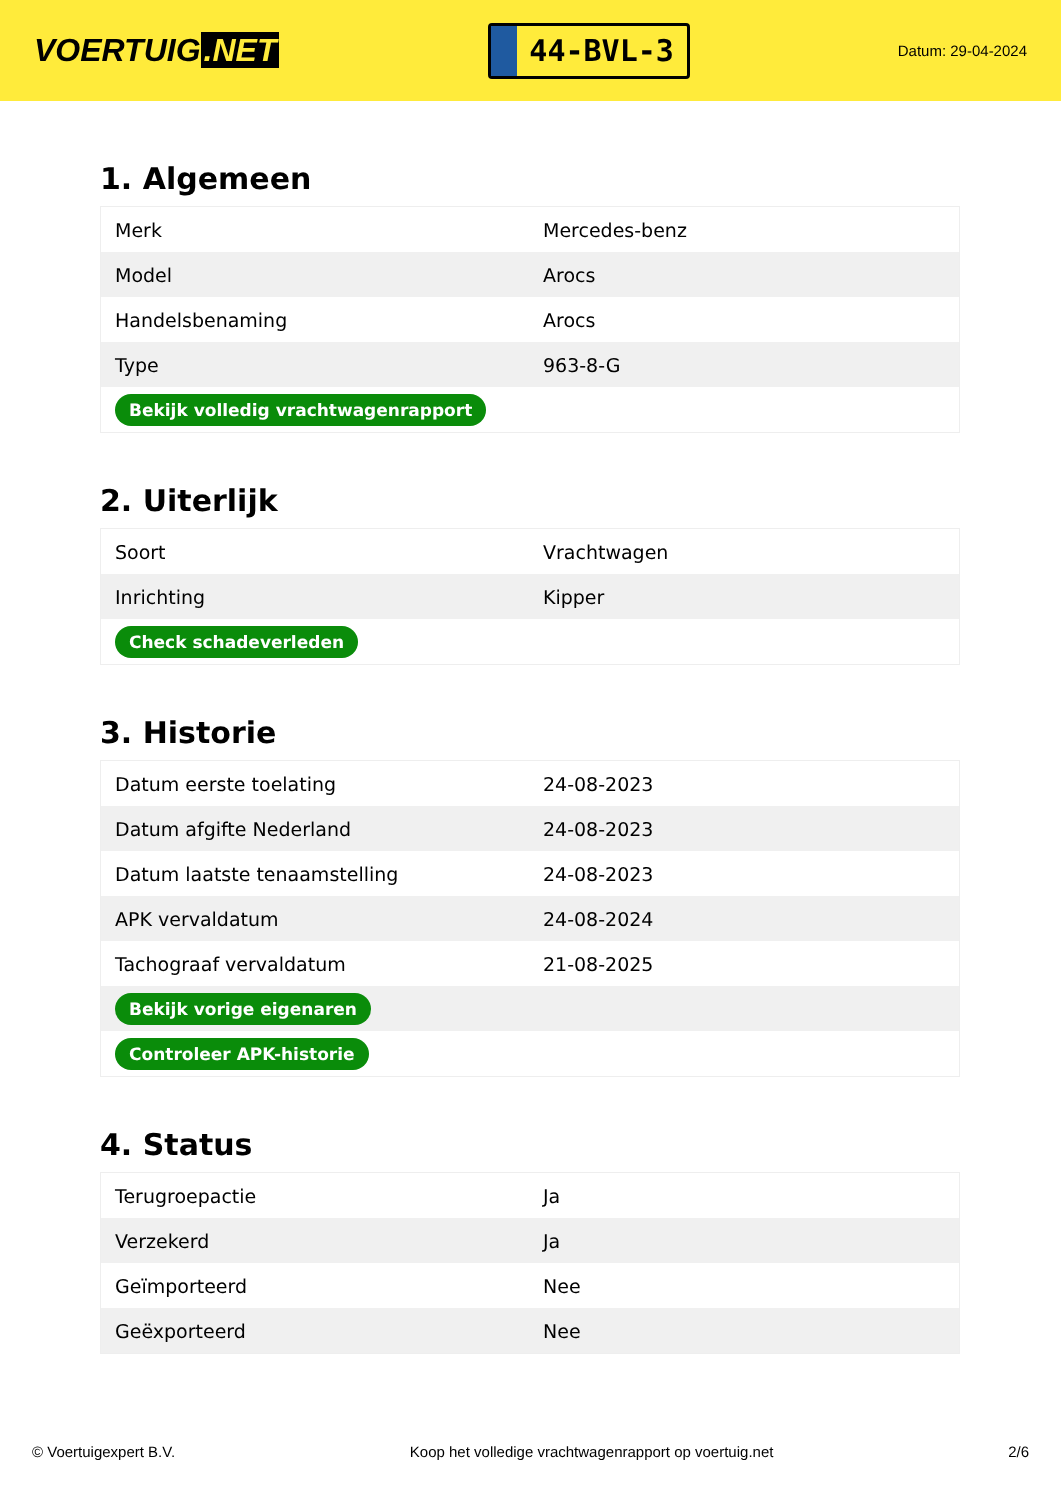VOERTUIG.NET
44-BVL-3
Datum: 29-04-2024
1. Algemeen
| Merk | Mercedes-benz |
| Model | Arocs |
| Handelsbenaming | Arocs |
| Type | 963-8-G |
| Bekijk volledig vrachtwagenrapport | |
2. Uiterlijk
| Soort | Vrachtwagen |
| Inrichting | Kipper |
| Check schadeverleden | |
3. Historie
| Datum eerste toelating | 24-08-2023 |
| Datum afgifte Nederland | 24-08-2023 |
| Datum laatste tenaamstelling | 24-08-2023 |
| APK vervaldatum | 24-08-2024 |
| Tachograaf vervaldatum | 21-08-2025 |
| Bekijk vorige eigenaren | |
| Controleer APK-historie | |
4. Status
| Terugroepactie | Ja |
| Verzekerd | Ja |
| Geïmporteerd | Nee |
| Geëxporteerd | Nee |
© Voertuigexpert B.V. Koop het volledige vrachtwagenrapport op voertuig.net 2/6